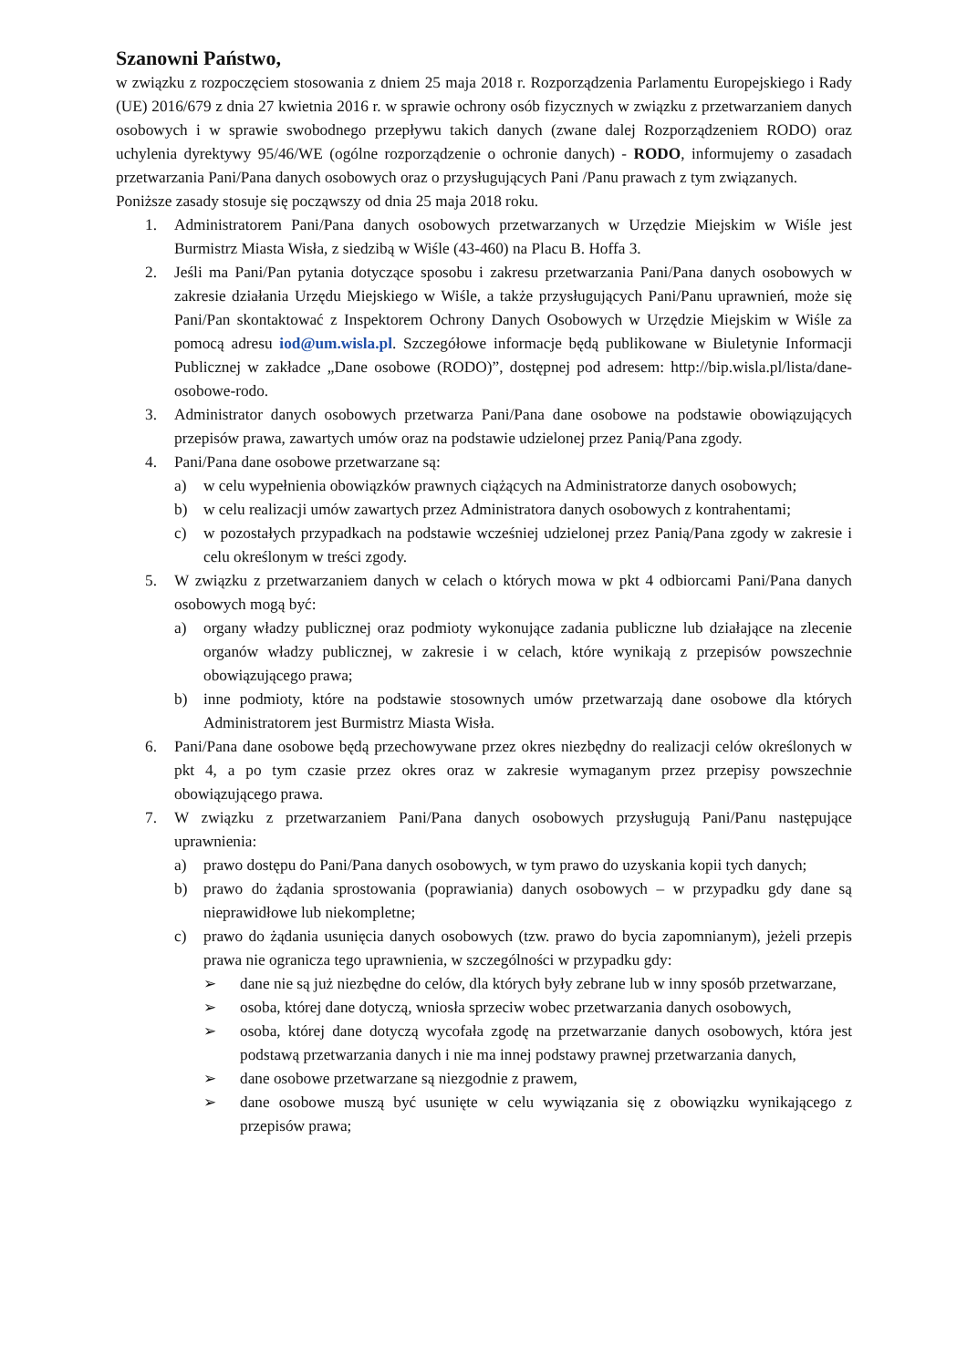Szanowni Państwo,
w związku z rozpoczęciem stosowania z dniem 25 maja 2018 r. Rozporządzenia Parlamentu Europejskiego i Rady (UE) 2016/679 z dnia 27 kwietnia 2016 r. w sprawie ochrony osób fizycznych w związku z przetwarzaniem danych osobowych i w sprawie swobodnego przepływu takich danych (zwane dalej Rozporządzeniem RODO) oraz uchylenia dyrektywy 95/46/WE (ogólne rozporządzenie o ochronie danych) - RODO, informujemy o zasadach przetwarzania Pani/Pana danych osobowych oraz o przysługujących Pani /Panu prawach z tym związanych.
Poniższe zasady stosuje się począwszy od dnia 25 maja 2018 roku.
1. Administratorem Pani/Pana danych osobowych przetwarzanych w Urzędzie Miejskim w Wiśle jest Burmistrz Miasta Wisła, z siedzibą w Wiśle (43-460) na Placu B. Hoffa 3.
2. Jeśli ma Pani/Pan pytania dotyczące sposobu i zakresu przetwarzania Pani/Pana danych osobowych w zakresie działania Urzędu Miejskiego w Wiśle, a także przysługujących Pani/Panu uprawnień, może się Pani/Pan skontaktować z Inspektorem Ochrony Danych Osobowych w Urzędzie Miejskim w Wiśle za pomocą adresu iod@um.wisla.pl. Szczegółowe informacje będą publikowane w Biuletynie Informacji Publicznej w zakładce „Dane osobowe (RODO)”, dostępnej pod adresem: http://bip.wisla.pl/lista/dane-osobowe-rodo.
3. Administrator danych osobowych przetwarza Pani/Pana dane osobowe na podstawie obowiązujących przepisów prawa, zawartych umów oraz na podstawie udzielonej przez Panią/Pana zgody.
4. Pani/Pana dane osobowe przetwarzane są:
a) w celu wypełnienia obowiązków prawnych ciążących na Administratorze danych osobowych;
b) w celu realizacji umów zawartych przez Administratora danych osobowych z kontrahentami;
c) w pozostałych przypadkach na podstawie wcześniej udzielonej przez Panią/Pana zgody w zakresie i celu określonym w treści zgody.
5. W związku z przetwarzaniem danych w celach o których mowa w pkt 4 odbiorcami Pani/Pana danych osobowych mogą być:
a) organy władzy publicznej oraz podmioty wykonujące zadania publiczne lub działające na zlecenie organów władzy publicznej, w zakresie i w celach, które wynikają z przepisów powszechnie obowiązującego prawa;
b) inne podmioty, które na podstawie stosownych umów przetwarzają dane osobowe dla których Administratorem jest Burmistrz Miasta Wisła.
6. Pani/Pana dane osobowe będą przechowywane przez okres niezbędny do realizacji celów określonych w pkt 4, a po tym czasie przez okres oraz w zakresie wymaganym przez przepisy powszechnie obowiązującego prawa.
7. W związku z przetwarzaniem Pani/Pana danych osobowych przysługują Pani/Panu następujące uprawnienia:
a) prawo dostępu do Pani/Pana danych osobowych, w tym prawo do uzyskania kopii tych danych;
b) prawo do żądania sprostowania (poprawiania) danych osobowych – w przypadku gdy dane są nieprawidłowe lub niekompletne;
c) prawo do żądania usunięcia danych osobowych (tzw. prawo do bycia zapomnianym), jeżeli przepis prawa nie ogranicza tego uprawnienia, w szczególności w przypadku gdy:
➢ dane nie są już niezbędne do celów, dla których były zebrane lub w inny sposób przetwarzane,
➢ osoba, której dane dotyczą, wniosła sprzeciw wobec przetwarzania danych osobowych,
➢ osoba, której dane dotyczą wycofała zgodę na przetwarzanie danych osobowych, która jest podstawą przetwarzania danych i nie ma innej podstawy prawnej przetwarzania danych,
➢ dane osobowe przetwarzane są niezgodnie z prawem,
➢ dane osobowe muszą być usunięte w celu wywiązania się z obowiązku wynikającego z przepisów prawa;